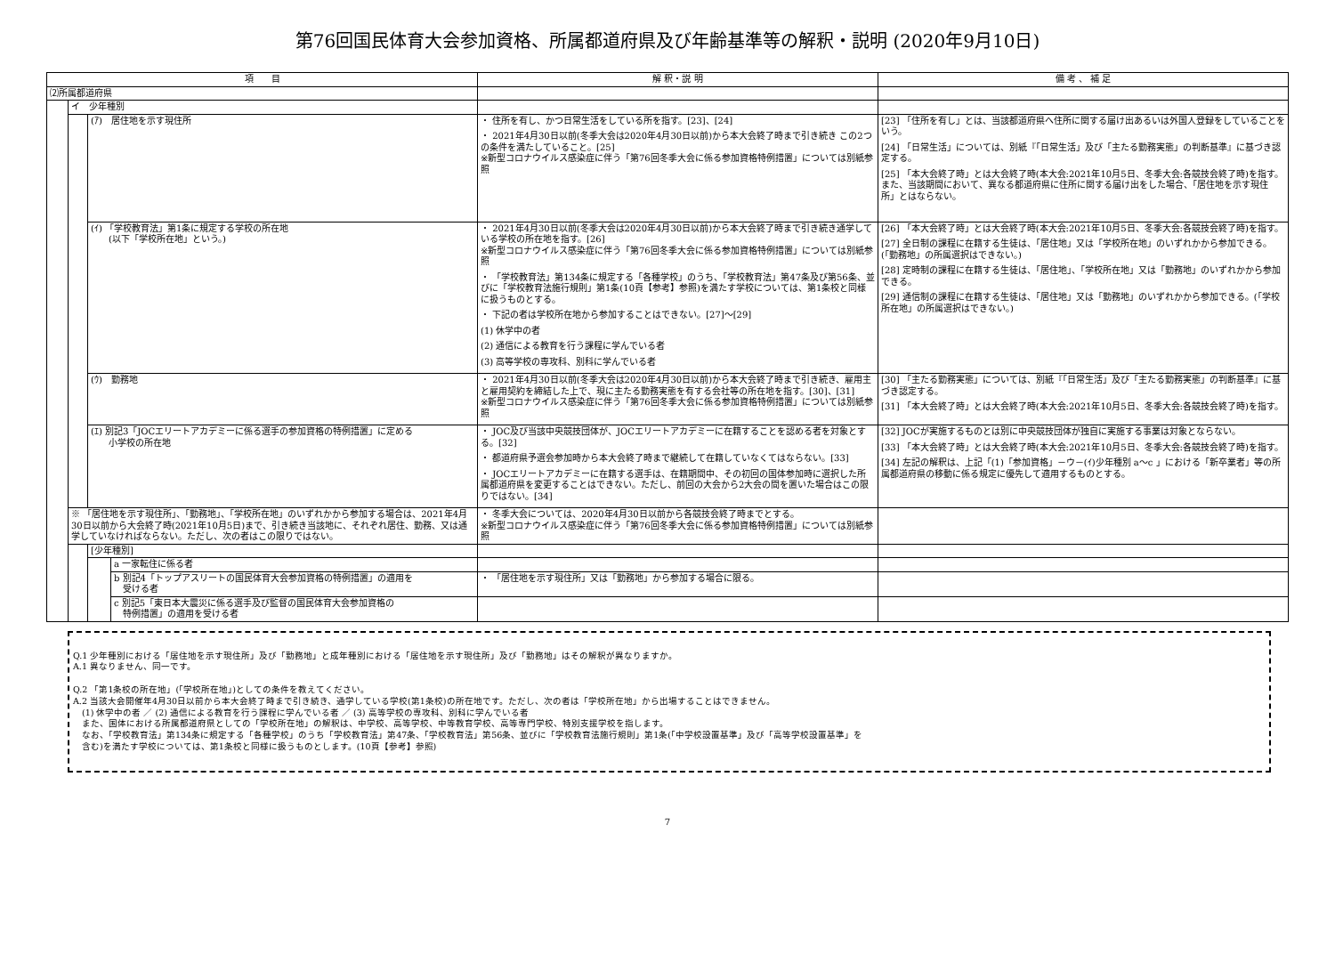第76回国民体育大会参加資格、所属都道府県及び年齢基準等の解釈・説明 (2020年9月10日)
| 項 目 | | | | 解 釈・説 明 | 備 考 、 補 足 |
| --- | --- | --- | --- | --- | --- |
| ⑵所属都道府県 | | | | | |
| | イ 少年種別 | | | | |
| | | (ｱ) 居住地を示す現住所 | | ・ 住所を有し、かつ日常生活をしている所を指す。[23]、[24] ・ 2021年4月30日以前(冬季大会は2020年4月30日以前)から本大会終了時まで引き続き この2つの条件を満たしていること。[25] ※新型コロナウイルス感染症に伴う「第76回冬季大会に係る参加資格特例措置」については別紙参照 | [23] 「住所を有し」とは、当該都道府県へ住所に関する届け出あるいは外国人登録をしていることをいう。 [24] 「日常生活」については、別紙『「日常生活」及び「主たる勤務実態」の判断基準』に基づき認定する。 [25] 「本大会終了時」とは大会終了時(本大会:2021年10月5日、冬季大会:各競技会終了時)を指す。また、当該期間において、異なる都道府県に住所に関する届け出をした場合、「居住地を示す現住所」とはならない。 |
| | | (ｲ) 「学校教育法」第1条に規定する学校の所在地 (以下「学校所在地」という。) | | ・ 2021年4月30日以前(冬季大会は2020年4月30日以前)から本大会終了時まで引き続き通学している学校の所在地を指す。[26] ※新型コロナウイルス感染症に伴う「第76回冬季大会に係る参加資格特例措置」については別紙参照 ・ 「学校教育法」第134条に規定する「各種学校」のうち、「学校教育法」第47条及び第56条、並びに「学校教育法施行規則」第1条(10頁【参考】参照)を満たす学校については、第1条校と同様に扱うものとする。 ・ 下記の者は学校所在地から参加することはできない。[27]～[29] (1) 休学中の者 (2) 通信による教育を行う課程に学んでいる者 (3) 高等学校の専攻科、別科に学んでいる者 | [26] 「本大会終了時」とは大会終了時(本大会:2021年10月5日、冬季大会:各競技会終了時)を指す。 [27] 全日制の課程に在籍する生徒は、「居住地」又は「学校所在地」のいずれかから参加できる。(「勤務地」の所属選択はできない。) [28] 定時制の課程に在籍する生徒は、「居住地」、「学校所在地」又は「勤務地」のいずれかから参加できる。 [29] 通信制の課程に在籍する生徒は、「居住地」又は「勤務地」のいずれかから参加できる。(「学校所在地」の所属選択はできない。) |
| | | (ｳ) 勤務地 | | ・ 2021年4月30日以前(冬季大会は2020年4月30日以前)から本大会終了時まで引き続き、雇用主と雇用契約を締結した上で、現に主たる勤務実態を有する会社等の所在地を指す。[30]、[31] ※新型コロナウイルス感染症に伴う「第76回冬季大会に係る参加資格特例措置」については別紙参照 | [30] 「主たる勤務実態」については、別紙『「日常生活」及び「主たる勤務実態」の判断基準』に基づき認定する。 [31] 「本大会終了時」とは大会終了時(本大会:2021年10月5日、冬季大会:各競技会終了時)を指す。 |
| | | (ｴ) 別記3「JOCエリートアカデミーに係る選手の参加資格の特例措置」に定める 小学校の所在地 | | ・ JOC及び当該中央競技団体が、JOCエリートアカデミーに在籍することを認める者を対象とする。[32] ・ 都道府県予選会参加時から本大会終了時まで継続して在籍していなくてはならない。[33] ・ JOCエリートアカデミーに在籍する選手は、在籍期間中、その初回の国体参加時に選択した所属都道府県を変更することはできない。ただし、前回の大会から2大会の間を置いた場合はこの限りではない。[34] | [32] JOCが実施するものとは別に中央競技団体が独自に実施する事業は対象とならない。 [33] 「本大会終了時」とは大会終了時(本大会:2021年10月5日、冬季大会:各競技会終了時)を指す。 [34] 左記の解釈は、上記「(1)「参加資格」－ウ－(ｲ)少年種別 a～c 」における「新卒業者」等の所属都道府県の移動に係る規定に優先して適用するものとする。 |
| | ※ 「居住地を示す現住所」、「勤務地」、「学校所在地」のいずれかから参加する場合は、2021年4月30日以前から大会終了時(2021年10月5日)まで、引き続き当該地に、それぞれ居住、勤務、又は通学していなければならない。ただし、次の者はこの限りではない。 | | | ・ 冬季大会については、2020年4月30日以前から各競技会終了時までとする。 ※新型コロナウイルス感染症に伴う「第76回冬季大会に係る参加資格特例措置」については別紙参照 | |
| | | [少年種別] | | | |
| | | | a 一家転住に係る者 | | |
| | | | b 別記4「トップアスリートの国民体育大会参加資格の特例措置」の適用を 受ける者 | ・ 「居住地を示す現住所」又は「勤務地」から参加する場合に限る。 | |
| | | | c 別記5「東日本大震災に係る選手及び監督の国民体育大会参加資格の 特例措置」の適用を受ける者 | | |
Q.1 少年種別における「居住地を示す現住所」及び「勤務地」と成年種別における「居住地を示す現住所」及び「勤務地」はその解釈が異なりますか。
A.1 異なりません、同一です。
Q.2 「第1条校の所在地」(「学校所在地」)としての条件を教えてください。
A.2 当該大会開催年4月30日以前から本大会終了時まで引き続き、通学している学校(第1条校)の所在地です。ただし、次の者は「学校所在地」から出場することはできません。
　(1) 休学中の者 ／ (2) 通信による教育を行う課程に学んでいる者 ／ (3) 高等学校の専攻科、別科に学んでいる者
　また、国体における所属都道府県としての「学校所在地」の解釈は、中学校、高等学校、中等教育学校、高等専門学校、特別支援学校を指します。
　なお、「学校教育法」第134条に規定する「各種学校」のうち「学校教育法」第47条、「学校教育法」第56条、並びに「学校教育法施行規則」第1条(「中学校設置基準」及び「高等学校設置基準」を
　含む)を満たす学校については、第1条校と同様に扱うものとします。(10頁【参考】参照)
7